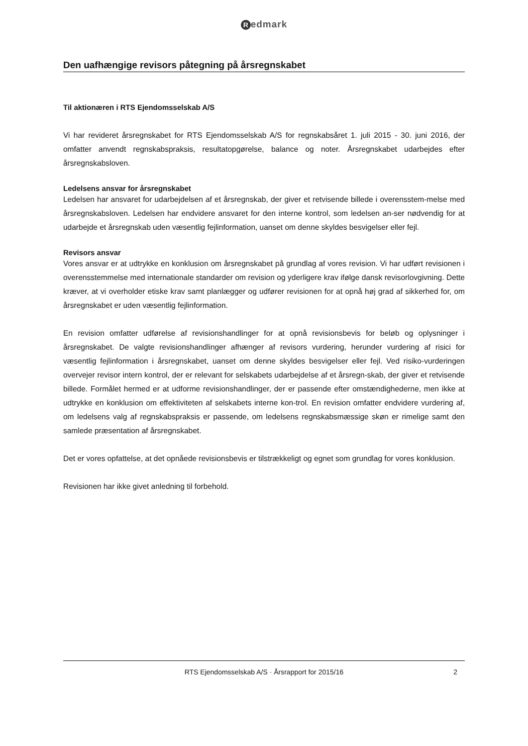Redmark
Den uafhængige revisors påtegning på årsregnskabet
Til aktionæren i RTS Ejendomsselskab A/S
Vi har revideret årsregnskabet for RTS Ejendomsselskab A/S for regnskabsåret 1. juli 2015 - 30. juni 2016, der omfatter anvendt regnskabspraksis, resultatopgørelse, balance og noter. Årsregnskabet udarbejdes efter årsregnskabsloven.
Ledelsens ansvar for årsregnskabet
Ledelsen har ansvaret for udarbejdelsen af et årsregnskab, der giver et retvisende billede i overensstem-melse med årsregnskabsloven. Ledelsen har endvidere ansvaret for den interne kontrol, som ledelsen an-ser nødvendig for at udarbejde et årsregnskab uden væsentlig fejlinformation, uanset om denne skyldes besvigelser eller fejl.
Revisors ansvar
Vores ansvar er at udtrykke en konklusion om årsregnskabet på grundlag af vores revision. Vi har udført revisionen i overensstemmelse med internationale standarder om revision og yderligere krav ifølge dansk revisorlovgivning. Dette kræver, at vi overholder etiske krav samt planlægger og udfører revisionen for at opnå høj grad af sikkerhed for, om årsregnskabet er uden væsentlig fejlinformation.
En revision omfatter udførelse af revisionshandlinger for at opnå revisionsbevis for beløb og oplysninger i årsregnskabet. De valgte revisionshandlinger afhænger af revisors vurdering, herunder vurdering af risici for væsentlig fejlinformation i årsregnskabet, uanset om denne skyldes besvigelser eller fejl. Ved risiko-vurderingen overvejer revisor intern kontrol, der er relevant for selskabets udarbejdelse af et årsregn-skab, der giver et retvisende billede. Formålet hermed er at udforme revisionshandlinger, der er passende efter omstændighederne, men ikke at udtrykke en konklusion om effektiviteten af selskabets interne kon-trol. En revision omfatter endvidere vurdering af, om ledelsens valg af regnskabspraksis er passende, om ledelsens regnskabsmæssige skøn er rimelige samt den samlede præsentation af årsregnskabet.
Det er vores opfattelse, at det opnåede revisionsbevis er tilstrækkeligt og egnet som grundlag for vores konklusion.
Revisionen har ikke givet anledning til forbehold.
RTS Ejendomsselskab A/S · Årsrapport for 2015/16 2